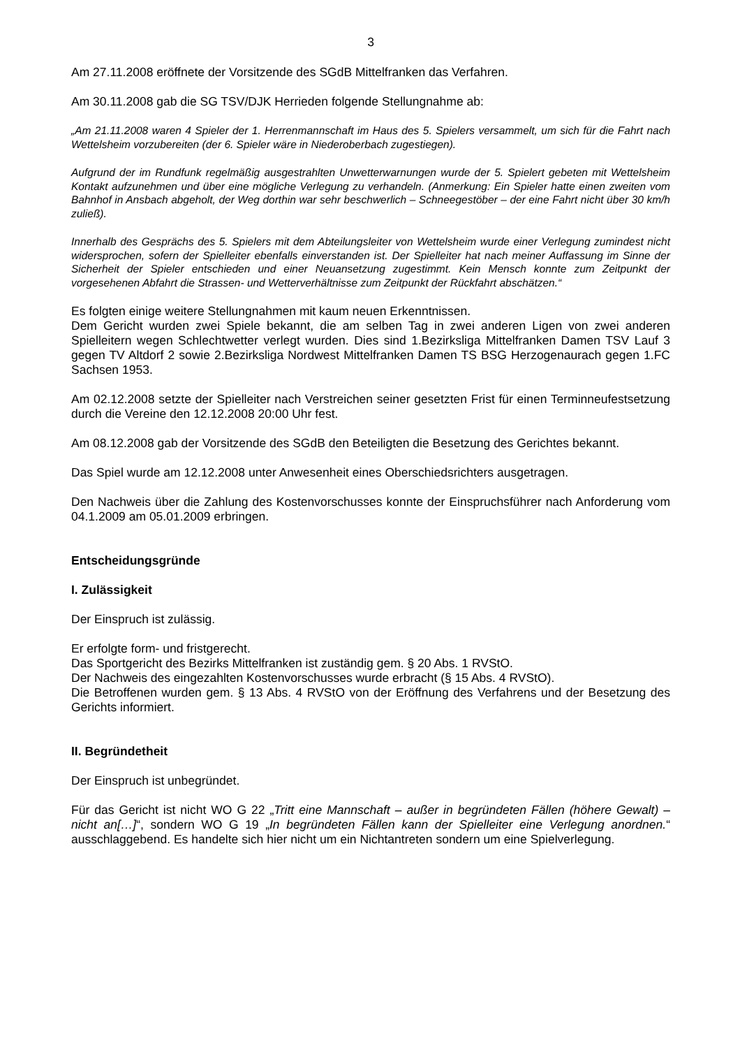3
Am 27.11.2008 eröffnete der Vorsitzende des SGdB Mittelfranken das Verfahren.
Am 30.11.2008 gab die SG TSV/DJK Herrieden folgende Stellungnahme ab:
„Am 21.11.2008 waren 4 Spieler der 1. Herrenmannschaft im Haus des 5. Spielers versammelt, um sich für die Fahrt nach Wettelsheim vorzubereiten (der 6. Spieler wäre in Niederoberbach zugestiegen).
Aufgrund der im Rundfunk regelmäßig ausgestrahlten Unwetterwarnungen wurde der 5. Spielert gebeten mit Wettelsheim Kontakt aufzunehmen und über eine mögliche Verlegung zu verhandeln. (Anmerkung: Ein Spieler hatte einen zweiten vom Bahnhof in Ansbach abgeholt, der Weg dorthin war sehr beschwerlich – Schneegestöber – der eine Fahrt nicht über 30 km/h zuließ).
Innerhalb des Gesprächs des 5. Spielers mit dem Abteilungsleiter von Wettelsheim wurde einer Verlegung zumindest nicht widersprochen, sofern der Spielleiter ebenfalls einverstanden ist. Der Spielleiter hat nach meiner Auffassung im Sinne der Sicherheit der Spieler entschieden und einer Neuansetzung zugestimmt. Kein Mensch konnte zum Zeitpunkt der vorgesehenen Abfahrt die Strassen- und Wetterverhältnisse zum Zeitpunkt der Rückfahrt abschätzen.“
Es folgten einige weitere Stellungnahmen mit kaum neuen Erkenntnissen.
Dem Gericht wurden zwei Spiele bekannt, die am selben Tag in zwei anderen Ligen von zwei anderen Spielleitern wegen Schlechtwetter verlegt wurden. Dies sind 1.Bezirksliga Mittelfranken Damen TSV Lauf 3 gegen TV Altdorf 2 sowie 2.Bezirksliga Nordwest Mittelfranken Damen TS BSG Herzogenaurach gegen 1.FC Sachsen 1953.
Am 02.12.2008 setzte der Spielleiter nach Verstreichen seiner gesetzten Frist für einen Terminneufestsetzung durch die Vereine den 12.12.2008 20:00 Uhr fest.
Am 08.12.2008 gab der Vorsitzende des SGdB den Beteiligten die Besetzung des Gerichtes bekannt.
Das Spiel wurde am 12.12.2008 unter Anwesenheit eines Oberschiedsrichters ausgetragen.
Den Nachweis über die Zahlung des Kostenvorschusses konnte der Einspruchsführer nach Anforderung vom 04.1.2009 am 05.01.2009 erbringen.
Entscheidungsgründe
I. Zulässigkeit
Der Einspruch ist zulässig.
Er erfolgte form- und fristgerecht.
Das Sportgericht des Bezirks Mittelfranken ist zuständig gem. § 20 Abs. 1 RVStO.
Der Nachweis des eingezahlten Kostenvorschusses wurde erbracht (§ 15 Abs. 4 RVStO).
Die Betroffenen wurden gem. § 13 Abs. 4 RVStO von der Eröffnung des Verfahrens und der Besetzung des Gerichts informiert.
II. Begründetheit
Der Einspruch ist unbegründet.
Für das Gericht ist nicht WO G 22 „Tritt eine Mannschaft – außer in begründeten Fällen (höhere Gewalt) – nicht an[…]“, sondern WO G 19 „In begründeten Fällen kann der Spielleiter eine Verlegung anordnen.“ ausschlaggebend. Es handelte sich hier nicht um ein Nichtantreten sondern um eine Spielverlegung.